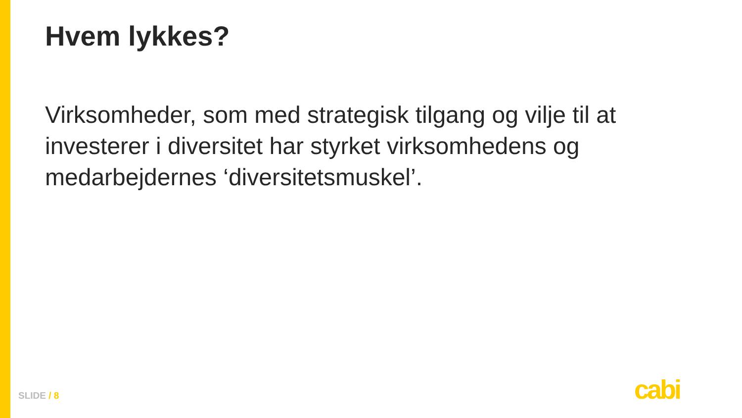Hvem lykkes?
Virksomheder, som med strategisk tilgang og vilje til at investerer i diversitet har styrket virksomhedens og medarbejdernes ‘diversitetsmuskel’.
SLIDE / 8 cabi